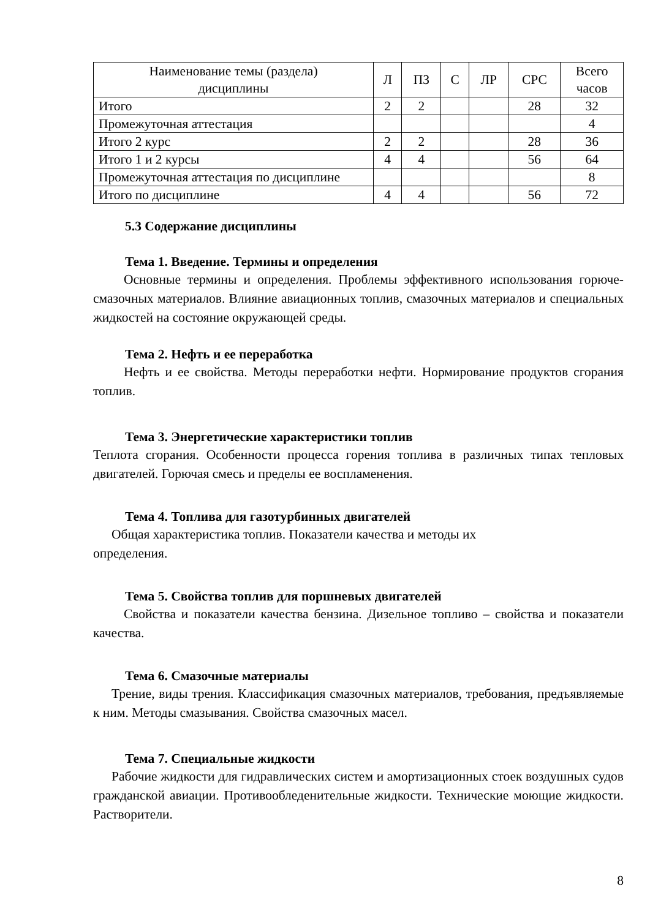| Наименование темы (раздела) дисциплины | Л | ПЗ | С | ЛР | СРС | Всего часов |
| --- | --- | --- | --- | --- | --- | --- |
| Итого | 2 | 2 | | | 28 | 32 |
| Промежуточная аттестация | | | | | | 4 |
| Итого 2 курс | 2 | 2 | | | 28 | 36 |
| Итого 1 и 2 курсы | 4 | 4 | | | 56 | 64 |
| Промежуточная аттестация по дисциплине | | | | | | 8 |
| Итого по дисциплине | 4 | 4 | | | 56 | 72 |
5.3 Содержание дисциплины
Тема 1. Введение. Термины и определения
Основные термины и определения. Проблемы эффективного использования горюче-смазочных материалов. Влияние авиационных топлив, смазочных материалов и специальных жидкостей на состояние окружающей среды.
Тема 2. Нефть и ее переработка
Нефть и ее свойства. Методы переработки нефти. Нормирование продуктов сгорания топлив.
Тема 3. Энергетические характеристики топлив
Теплота сгорания. Особенности процесса горения топлива в различных типах тепловых двигателей. Горючая смесь и пределы ее воспламенения.
Тема 4. Топлива для газотурбинных двигателей
Общая характеристика топлив. Показатели качества и методы их
определения.
Тема 5. Свойства топлив для поршневых двигателей
Свойства и показатели качества бензина. Дизельное топливо – свойства и показатели качества.
Тема 6. Смазочные материалы
Трение, виды трения. Классификация смазочных материалов, требования, предъявляемые к ним. Методы смазывания. Свойства смазочных масел.
Тема 7. Специальные жидкости
Рабочие жидкости для гидравлических систем и амортизационных стоек воздушных судов гражданской авиации. Противообледенительные жидкости. Технические моющие жидкости. Растворители.
8